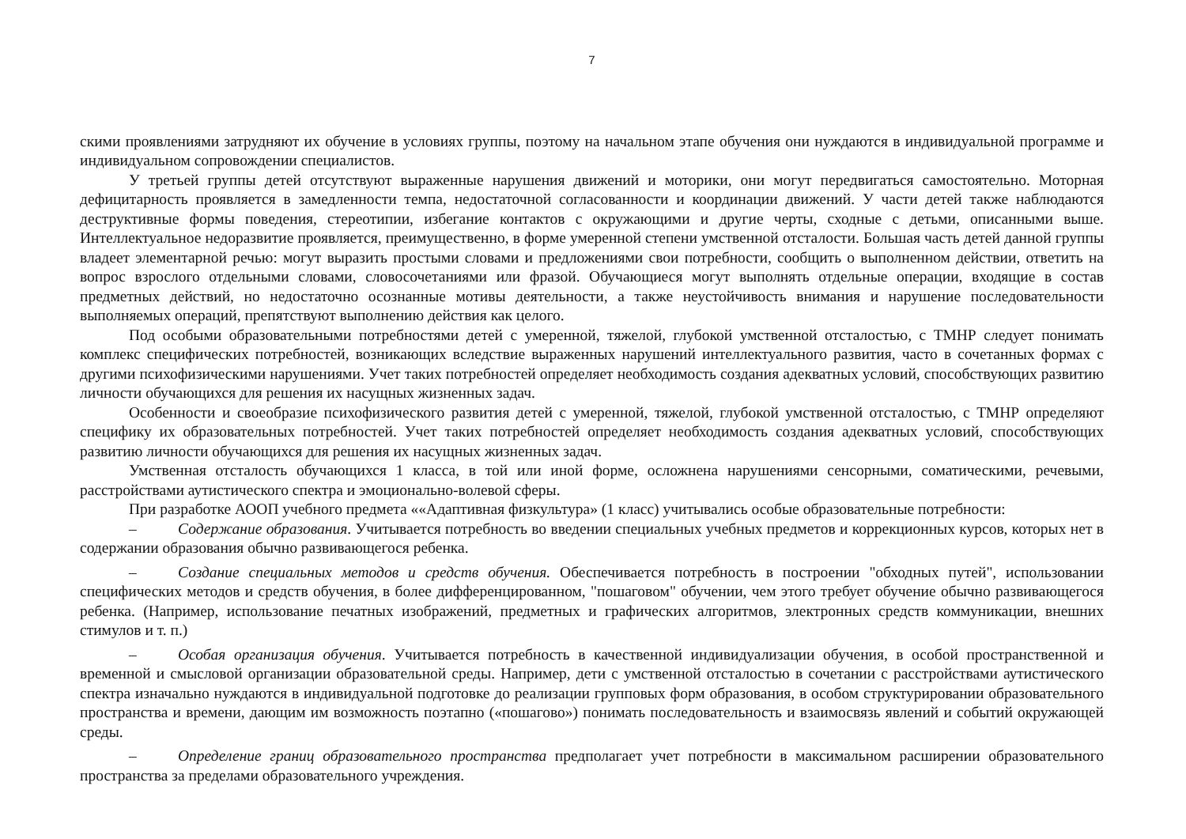7
скими проявлениями затрудняют их обучение в условиях группы, поэтому на начальном этапе обучения они нуждаются в индивидуальной программе и индивидуальном сопровождении специалистов.
У третьей группы детей отсутствуют выраженные нарушения движений и моторики, они могут передвигаться самостоятельно. Моторная дефицитарность проявляется в замедленности темпа, недостаточной согласованности и координации движений. У части детей также наблюдаются деструктивные формы поведения, стереотипии, избегание контактов с окружающими и другие черты, сходные с детьми, описанными выше. Интеллектуальное недоразвитие проявляется, преимущественно, в форме умеренной степени умственной отсталости. Большая часть детей данной группы владеет элементарной речью: могут выразить простыми словами и предложениями свои потребности, сообщить о выполненном действии, ответить на вопрос взрослого отдельными словами, словосочетаниями или фразой. Обучающиеся могут выполнять отдельные операции, входящие в состав предметных действий, но недостаточно осознанные мотивы деятельности, а также неустойчивость внимания и нарушение последовательности выполняемых операций, препятствуют выполнению действия как целого.
Под особыми образовательными потребностями детей с умеренной, тяжелой, глубокой умственной отсталостью, с ТМНР следует понимать комплекс специфических потребностей, возникающих вследствие выраженных нарушений интеллектуального развития, часто в сочетанных формах с другими психофизическими нарушениями. Учет таких потребностей определяет необходимость создания адекватных условий, способствующих развитию личности обучающихся для решения их насущных жизненных задач.
Особенности и своеобразие психофизического развития детей с умеренной, тяжелой, глубокой умственной отсталостью, с ТМНР определяют специфику их образовательных потребностей. Учет таких потребностей определяет необходимость создания адекватных условий, способствующих развитию личности обучающихся для решения их насущных жизненных задач.
Умственная отсталость обучающихся 1 класса, в той или иной форме, осложнена нарушениями сенсорными, соматическими, речевыми, расстройствами аутистического спектра и эмоционально-волевой сферы.
При разработке АООП учебного предмета ««Адаптивная физкультура» (1 класс) учитывались особые образовательные потребности:
– Содержание образования. Учитывается потребность во введении специальных учебных предметов и коррекционных курсов, которых нет в содержании образования обычно развивающегося ребенка.
– Создание специальных методов и средств обучения. Обеспечивается потребность в построении "обходных путей", использовании специфических методов и средств обучения, в более дифференцированном, "пошаговом" обучении, чем этого требует обучение обычно развивающегося ребенка. (Например, использование печатных изображений, предметных и графических алгоритмов, электронных средств коммуникации, внешних стимулов и т. п.)
– Особая организация обучения. Учитывается потребность в качественной индивидуализации обучения, в особой пространственной и временной и смысловой организации образовательной среды. Например, дети с умственной отсталостью в сочетании с расстройствами аутистического спектра изначально нуждаются в индивидуальной подготовке до реализации групповых форм образования, в особом структурировании образовательного пространства и времени, дающим им возможность поэтапно («пошагово») понимать последовательность и взаимосвязь явлений и событий окружающей среды.
– Определение границ образовательного пространства предполагает учет потребности в максимальном расширении образовательного пространства за пределами образовательного учреждения.